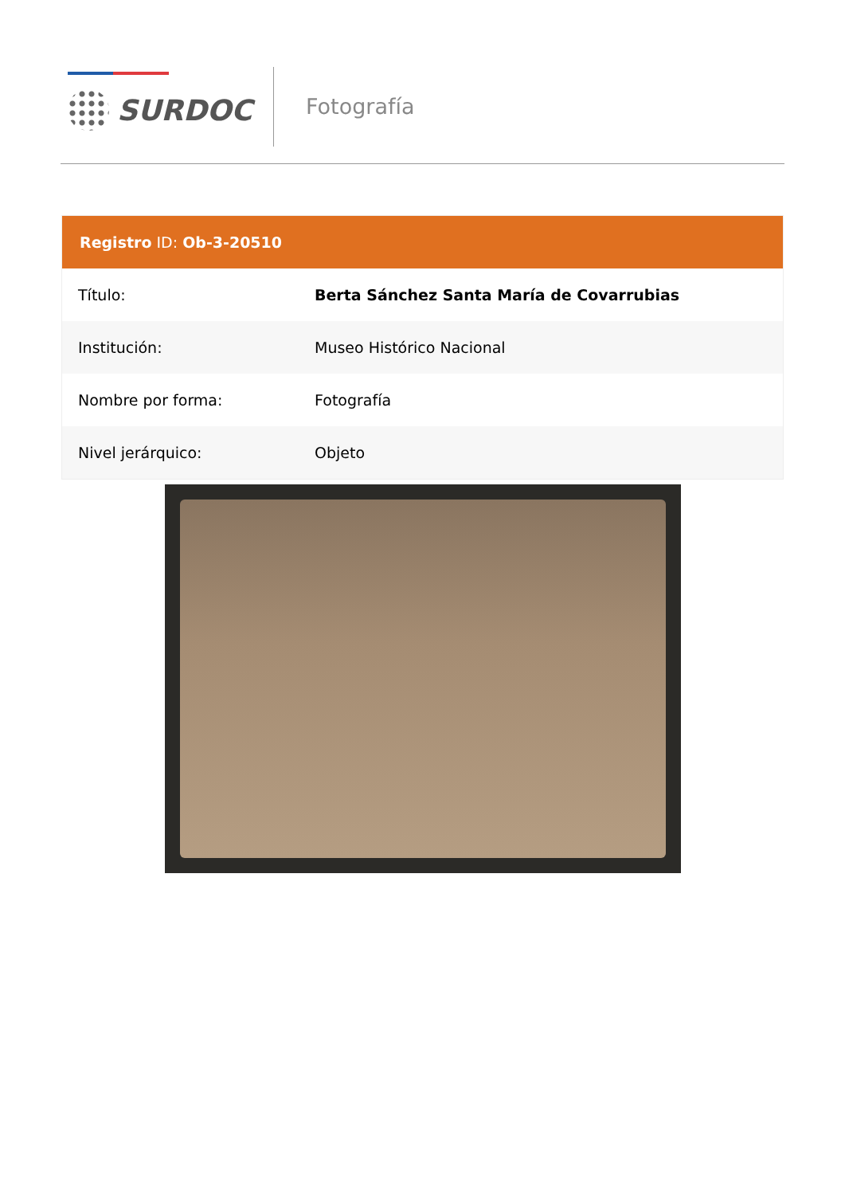SURDOC Fotografía
Registro ID: Ob-3-20510
| Título: | Berta Sánchez Santa María de Covarrubias |
| Institución: | Museo Histórico Nacional |
| Nombre por forma: | Fotografía |
| Nivel jerárquico: | Objeto |